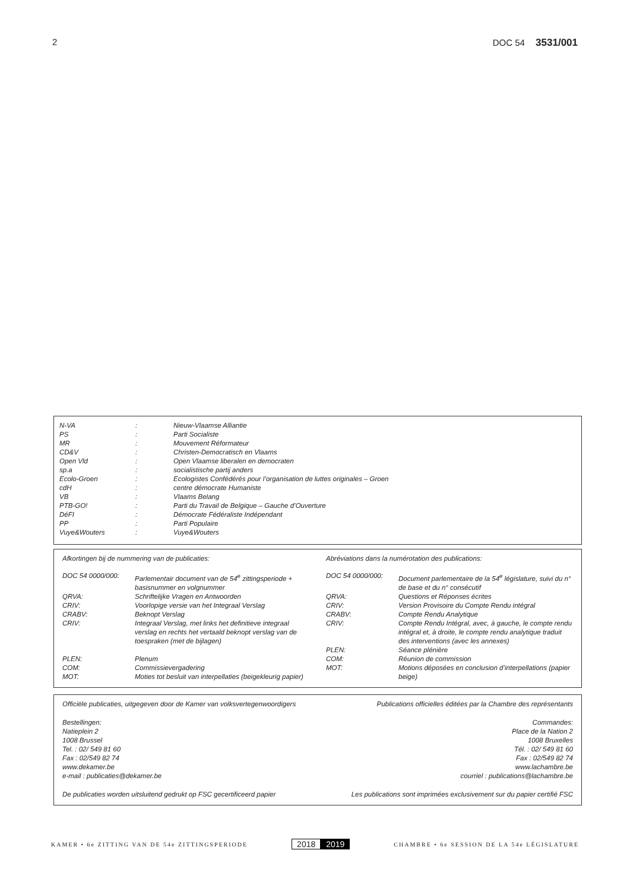2 DOC 54 3531/001
| N-VA | : | Nieuw-Vlaamse Alliantie |
| PS | : | Parti Socialiste |
| MR | : | Mouvement Réformateur |
| CD&V | : | Christen-Democratisch en Vlaams |
| Open Vld | : | Open Vlaamse liberalen en democraten |
| sp.a | : | socialistische partij anders |
| Ecolo-Groen | : | Ecologistes Confédérés pour l’organisation de luttes originales – Groen |
| cdH | : | centre démocrate Humaniste |
| VB | : | Vlaams Belang |
| PTB-GO! | : | Parti du Travail de Belgique – Gauche d’Ouverture |
| DéFI | : | Démocrate Fédéraliste Indépendant |
| PP | : | Parti Populaire |
| Vuye&Wouters | : | Vuye&Wouters |
Afkortingen bij de nummering van de publicaties:
| DOC 54 0000/000: | Parlementair document van de 54<sup>e</sup> zittingsperiode + basisnummer en volgnummer |
| QRVA: | Schriftelijke Vragen en Antwoorden |
| CRIV: | Voorlopige versie van het Integraal Verslag |
| CRABV: | Beknopt Verslag |
| CRIV: | Integraal Verslag, met links het definitieve integraal verslag en rechts het vertaald beknopt verslag van de toespraken (met de bijlagen) |
| PLEN: | Plenum |
| COM: | Commissievergadering |
| MOT: | Moties tot besluit van interpellaties (beigekleurig papier) |
Abréviations dans la numérotation des publications:
| DOC 54 0000/000: | Document parlementaire de la 54<sup>e</sup> législature, suivi du n° de base et du n° consécutif |
| QRVA: | Questions et Réponses écrites |
| CRIV: | Version Provisoire du Compte Rendu intégral |
| CRABV: | Compte Rendu Analytique |
| CRIV: | Compte Rendu Intégral, avec, à gauche, le compte rendu intégral et, à droite, le compte rendu analytique traduit des interventions (avec les annexes) |
| PLEN: | Séance plénière |
| COM: | Réunion de commission |
| MOT: | Motions déposées en conclusion d’interpellations (papier beige) |
Officiële publicaties, uitgegeven door de Kamer van volksvertegenwoordigers
Bestellingen:
Natieplein 2
1008 Brussel
Tel. : 02/ 549 81 60
Fax : 02/549 82 74
www.dekamer.be
e-mail : publicaties@dekamer.be
De publicaties worden uitsluitend gedrukt op FSC gecertificeerd papier
Publications officielles éditées par la Chambre des représentants
Commandes:
Place de la Nation 2
1008 Bruxelles
Tél. : 02/ 549 81 60
Fax : 02/549 82 74
www.lachambre.be
courriel : publications@lachambre.be
Les publications sont imprimées exclusivement sur du papier certifié FSC
KAMER • 6e ZITTING VAN DE 54e ZITTINGSPERIODE
2018 2019
CHAMBRE • 6e SESSION DE LA 54e LÉGISLATURE